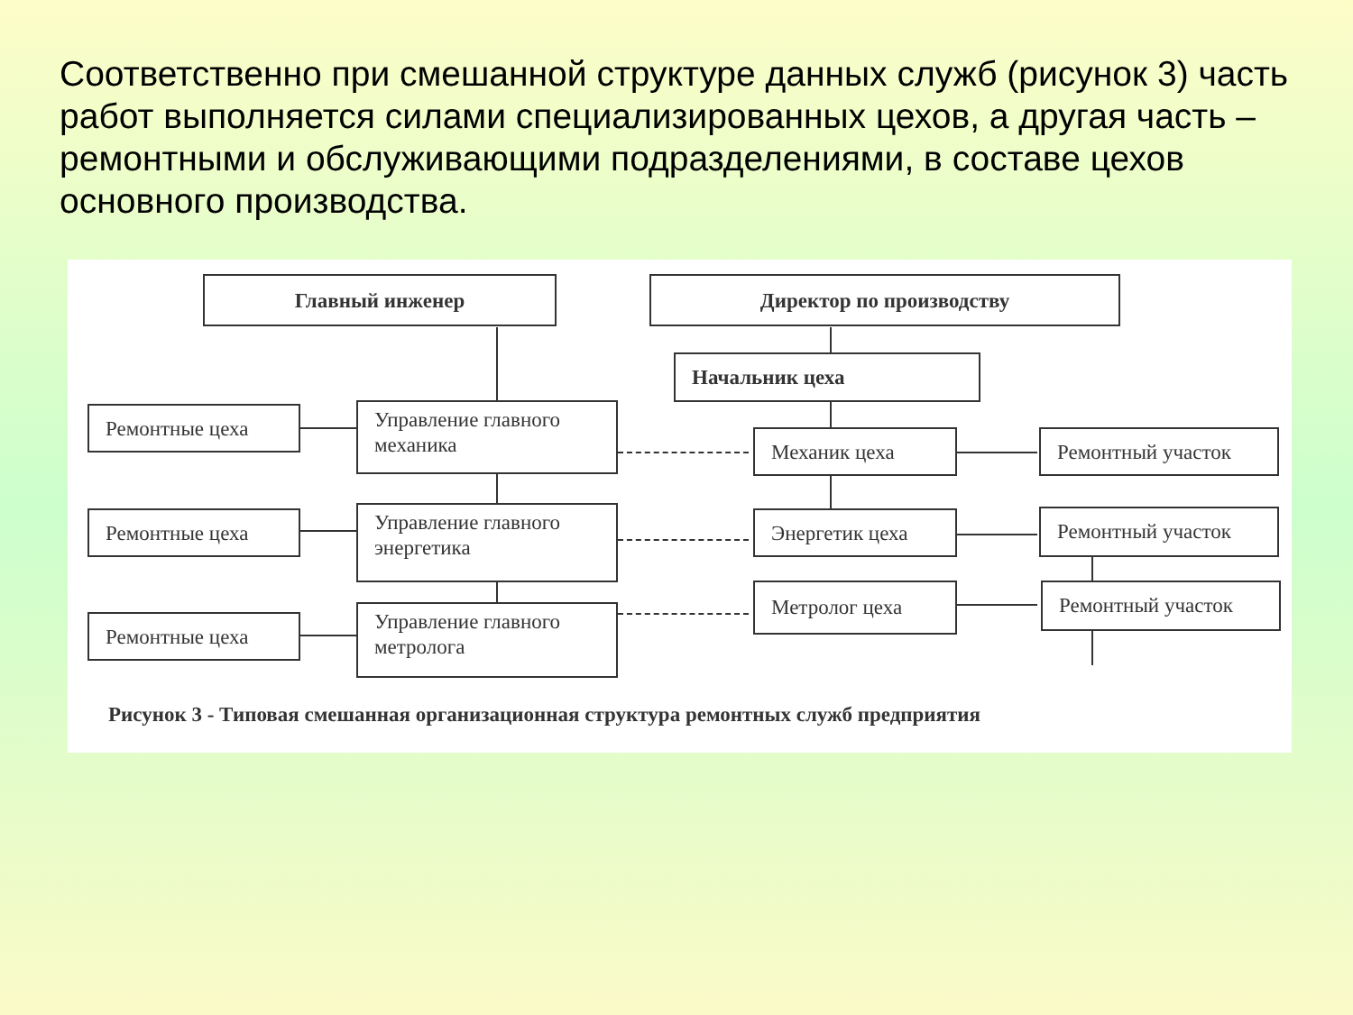Соответственно при смешанной структуре данных служб (рисунок 3) часть работ выполняется силами специализированных цехов, а другая часть – ремонтными и обслуживающими подразделениями, в составе цехов основного производства.
Главный инженер Директор по производству
Начальник цеха
Ремонтные цеха
Ремонтные цеха
Ремонтные цеха
Управление главного механика
Управление главного энергетика
Управление главного метролога
Механик цеха
Энергетик цеха
Метролог цеха
Ремонтный участок
Ремонтный участок
Ремонтный участок
Рисунок 3 - Типовая смешанная организационная структура ремонтных служб предприятия